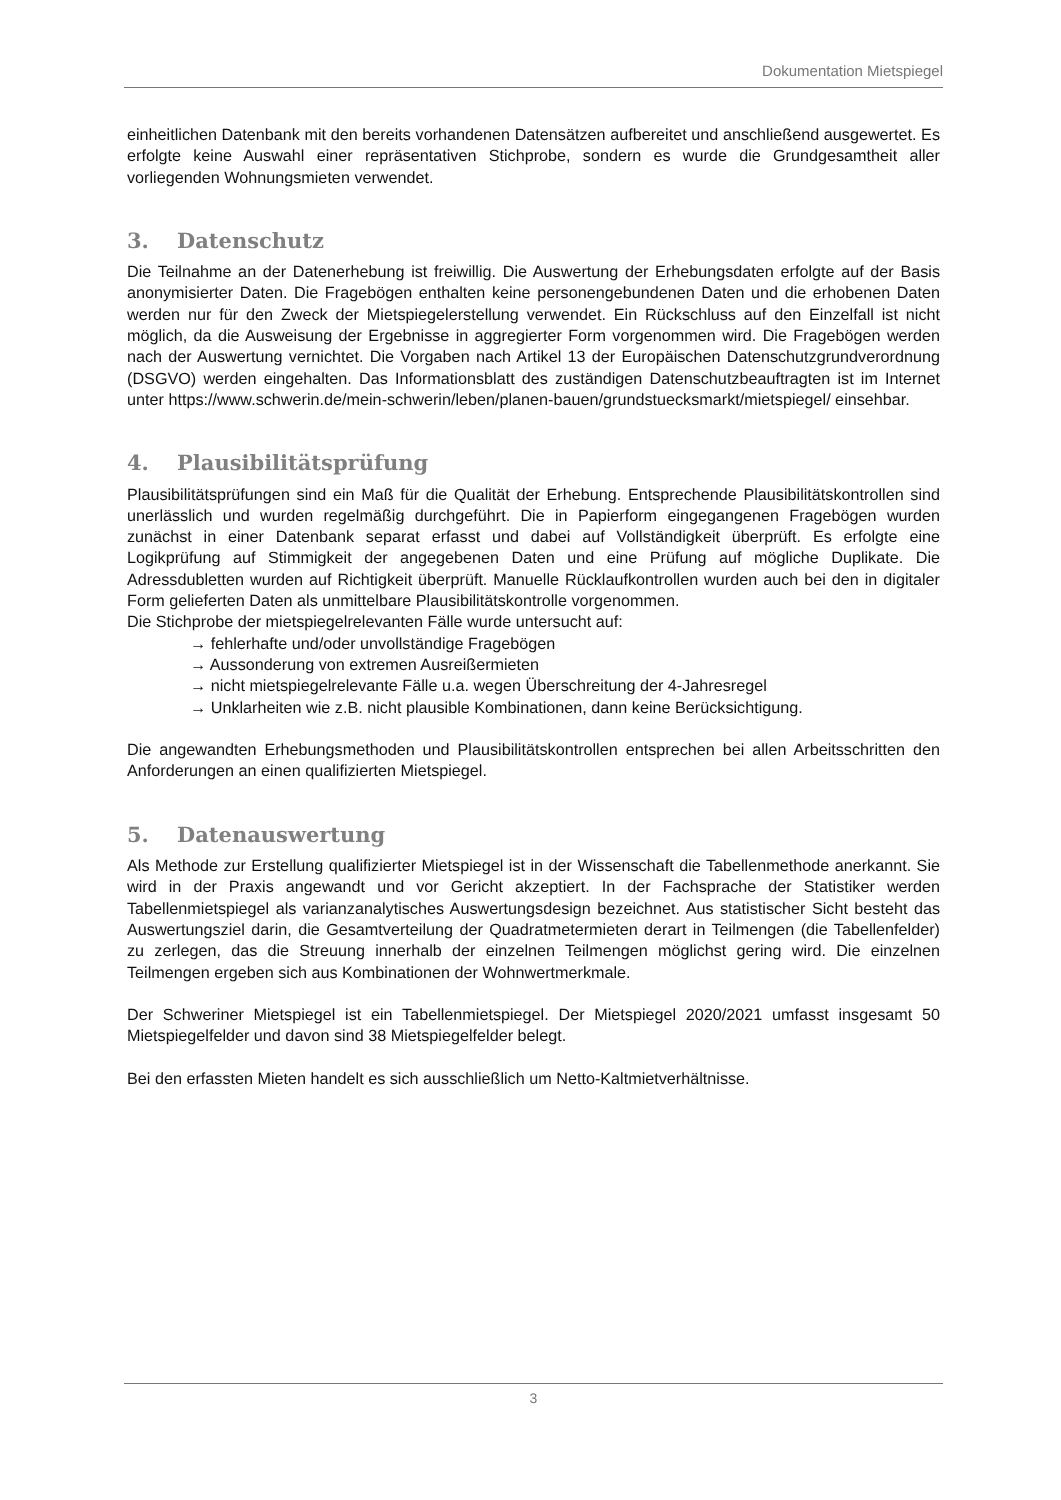Dokumentation Mietspiegel
einheitlichen Datenbank mit den bereits vorhandenen Datensätzen aufbereitet und anschließend ausgewertet. Es erfolgte keine Auswahl einer repräsentativen Stichprobe, sondern es wurde die Grundgesamtheit aller vorliegenden Wohnungsmieten verwendet.
3. Datenschutz
Die Teilnahme an der Datenerhebung ist freiwillig. Die Auswertung der Erhebungsdaten erfolgte auf der Basis anonymisierter Daten. Die Fragebögen enthalten keine personengebundenen Daten und die erhobenen Daten werden nur für den Zweck der Mietspiegelerstellung verwendet. Ein Rückschluss auf den Einzelfall ist nicht möglich, da die Ausweisung der Ergebnisse in aggregierter Form vorgenommen wird. Die Fragebögen werden nach der Auswertung vernichtet. Die Vorgaben nach Artikel 13 der Europäischen Datenschutzgrundverordnung (DSGVO) werden eingehalten. Das Informationsblatt des zuständigen Datenschutzbeauftragten ist im Internet unter https://www.schwerin.de/mein-schwerin/leben/planen-bauen/grundstuecksmarkt/mietspiegel/ einsehbar.
4. Plausibilitätsprüfung
Plausibilitätsprüfungen sind ein Maß für die Qualität der Erhebung. Entsprechende Plausibilitätskontrollen sind unerlässlich und wurden regelmäßig durchgeführt. Die in Papierform eingegangenen Fragebögen wurden zunächst in einer Datenbank separat erfasst und dabei auf Vollständigkeit überprüft. Es erfolgte eine Logikprüfung auf Stimmigkeit der angegebenen Daten und eine Prüfung auf mögliche Duplikate. Die Adressdubletten wurden auf Richtigkeit überprüft. Manuelle Rücklaufkontrollen wurden auch bei den in digitaler Form gelieferten Daten als unmittelbare Plausibilitätskontrolle vorgenommen.
Die Stichprobe der mietspiegelrelevanten Fälle wurde untersucht auf:
→ fehlerhafte und/oder unvollständige Fragebögen
→ Aussonderung von extremen Ausreißermieten
→ nicht mietspiegelrelevante Fälle u.a. wegen Überschreitung der 4-Jahresregel
→ Unklarheiten wie z.B. nicht plausible Kombinationen, dann keine Berücksichtigung.
Die angewandten Erhebungsmethoden und Plausibilitätskontrollen entsprechen bei allen Arbeitsschritten den Anforderungen an einen qualifizierten Mietspiegel.
5. Datenauswertung
Als Methode zur Erstellung qualifizierter Mietspiegel ist in der Wissenschaft die Tabellenmethode anerkannt. Sie wird in der Praxis angewandt und vor Gericht akzeptiert. In der Fachsprache der Statistiker werden Tabellenmietspiegel als varianzanalytisches Auswertungsdesign bezeichnet. Aus statistischer Sicht besteht das Auswertungsziel darin, die Gesamtverteilung der Quadratmetermieten derart in Teilmengen (die Tabellenfelder) zu zerlegen, das die Streuung innerhalb der einzelnen Teilmengen möglichst gering wird. Die einzelnen Teilmengen ergeben sich aus Kombinationen der Wohnwertmerkmale.
Der Schweriner Mietspiegel ist ein Tabellenmietspiegel. Der Mietspiegel 2020/2021 umfasst insgesamt 50 Mietspiegelfelder und davon sind 38 Mietspiegelfelder belegt.
Bei den erfassten Mieten handelt es sich ausschließlich um Netto-Kaltmietverhältnisse.
3